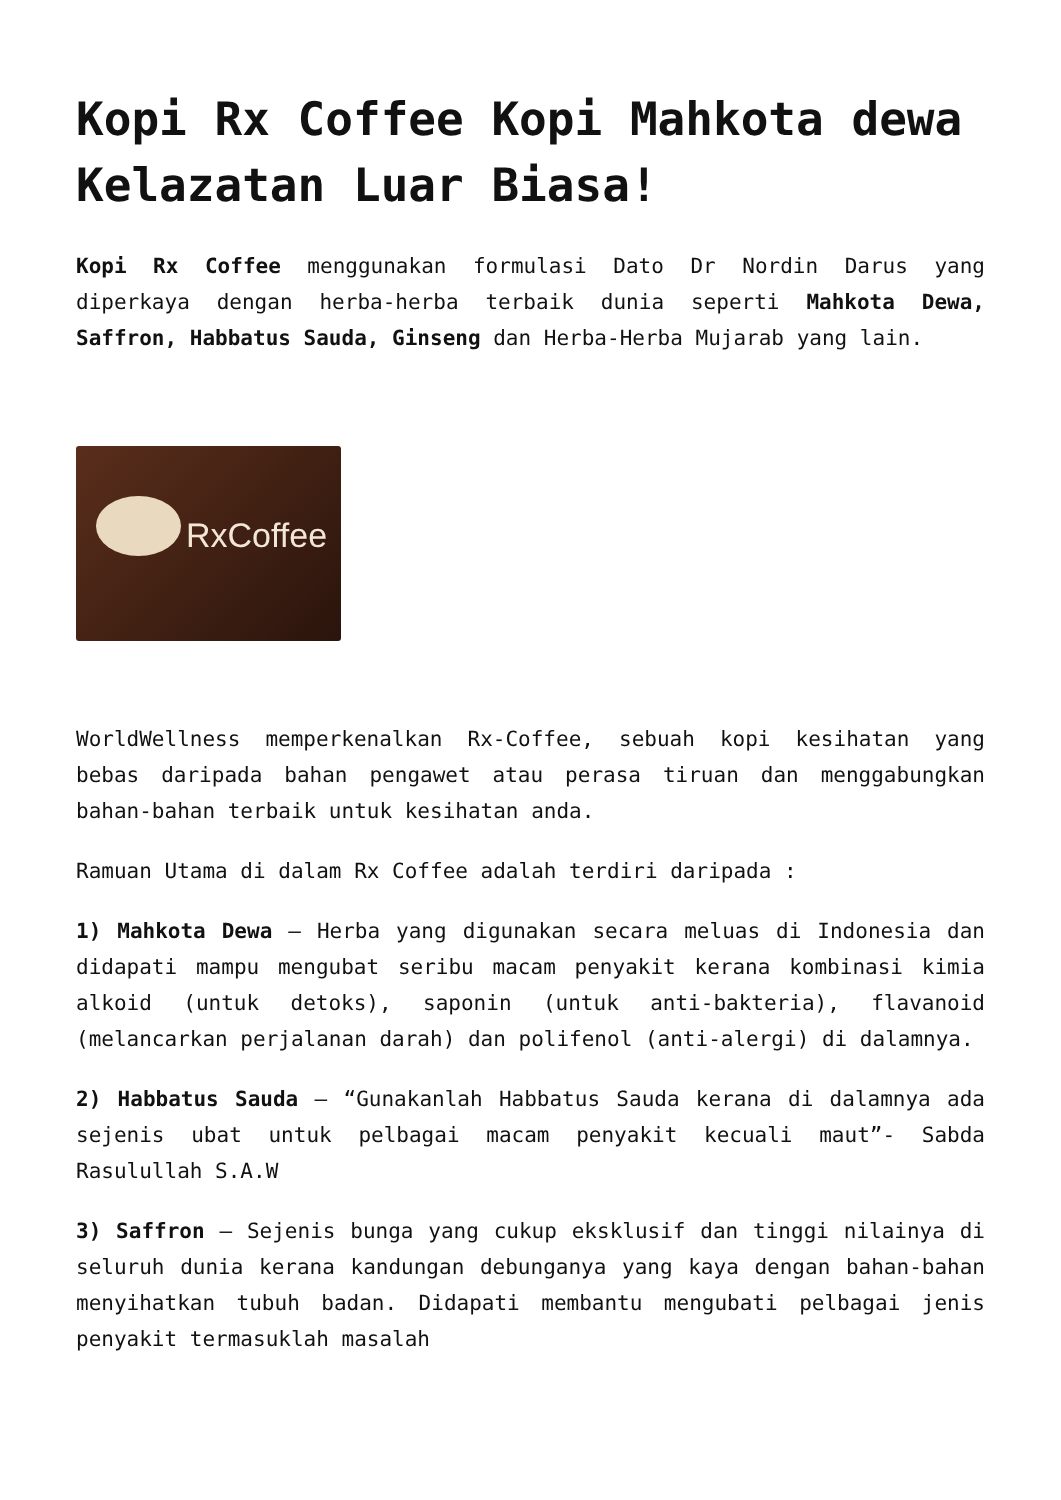Kopi Rx Coffee Kopi Mahkota dewa Kelazatan Luar Biasa!
Kopi Rx Coffee menggunakan formulasi Dato Dr Nordin Darus yang diperkaya dengan herba-herba terbaik dunia seperti Mahkota Dewa, Saffron, Habbatus Sauda, Ginseng dan Herba-Herba Mujarab yang lain.
RxCoffee
WorldWellness memperkenalkan Rx-Coffee, sebuah kopi kesihatan yang bebas daripada bahan pengawet atau perasa tiruan dan menggabungkan bahan-bahan terbaik untuk kesihatan anda.
Ramuan Utama di dalam Rx Coffee adalah terdiri daripada :
1) Mahkota Dewa – Herba yang digunakan secara meluas di Indonesia dan didapati mampu mengubat seribu macam penyakit kerana kombinasi kimia alkoid (untuk detoks), saponin (untuk anti-bakteria), flavanoid (melancarkan perjalanan darah) dan polifenol (anti-alergi) di dalamnya.
2) Habbatus Sauda – “Gunakanlah Habbatus Sauda kerana di dalamnya ada sejenis ubat untuk pelbagai macam penyakit kecuali maut”- Sabda Rasulullah S.A.W
3) Saffron – Sejenis bunga yang cukup eksklusif dan tinggi nilainya di seluruh dunia kerana kandungan debunganya yang kaya dengan bahan-bahan menyihatkan tubuh badan. Didapati membantu mengubati pelbagai jenis penyakit termasuklah masalah